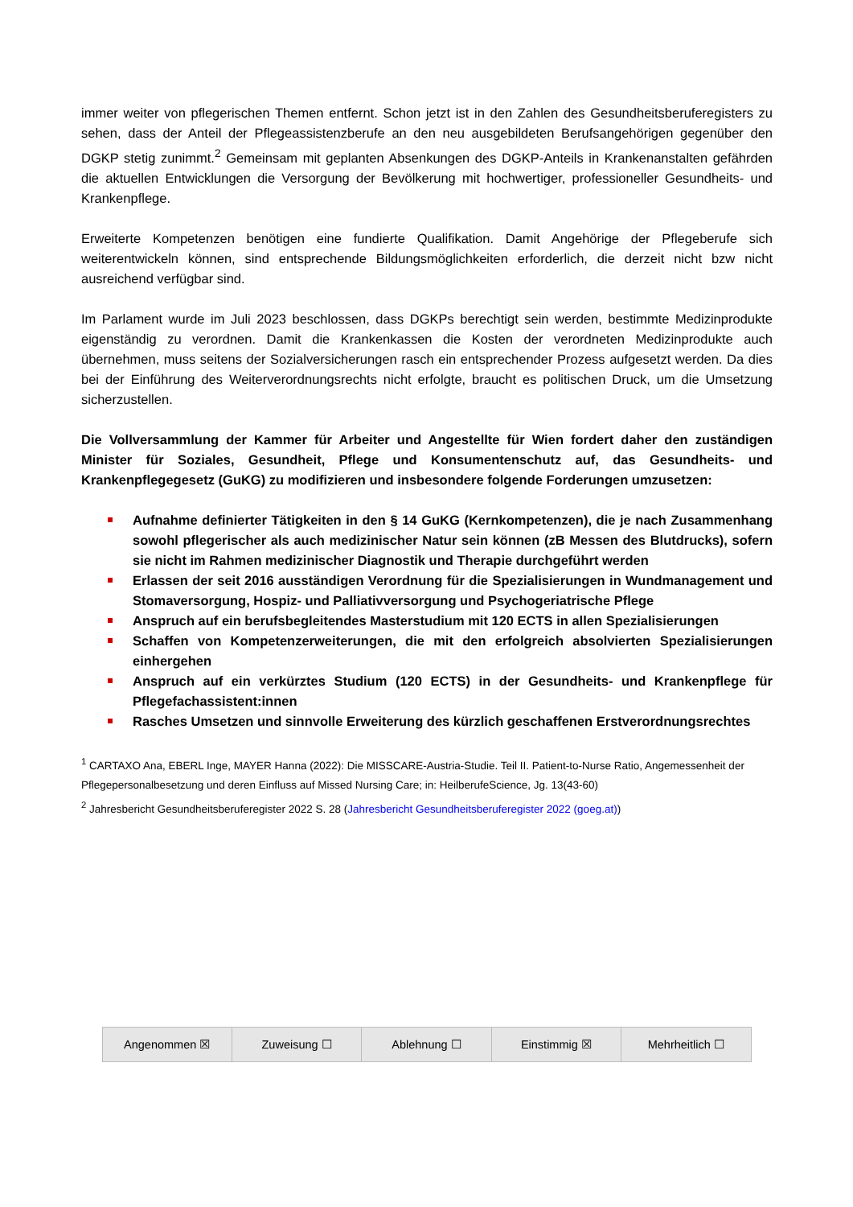immer weiter von pflegerischen Themen entfernt. Schon jetzt ist in den Zahlen des Gesundheitsberuferegisters zu sehen, dass der Anteil der Pflegeassistenzberufe an den neu ausgebildeten Berufsangehörigen gegenüber den DGKP stetig zunimmt.<sup>2</sup> Gemeinsam mit geplanten Absenkungen des DGKP-Anteils in Krankenanstalten gefährden die aktuellen Entwicklungen die Versorgung der Bevölkerung mit hochwertiger, professioneller Gesundheits- und Krankenpflege.
Erweiterte Kompetenzen benötigen eine fundierte Qualifikation. Damit Angehörige der Pflegeberufe sich weiterentwickeln können, sind entsprechende Bildungsmöglichkeiten erforderlich, die derzeit nicht bzw nicht ausreichend verfügbar sind.
Im Parlament wurde im Juli 2023 beschlossen, dass DGKPs berechtigt sein werden, bestimmte Medizinprodukte eigenständig zu verordnen. Damit die Krankenkassen die Kosten der verordneten Medizinprodukte auch übernehmen, muss seitens der Sozialversicherungen rasch ein entsprechender Prozess aufgesetzt werden. Da dies bei der Einführung des Weiterverordnungsrechts nicht erfolgte, braucht es politischen Druck, um die Umsetzung sicherzustellen.
Die Vollversammlung der Kammer für Arbeiter und Angestellte für Wien fordert daher den zuständigen Minister für Soziales, Gesundheit, Pflege und Konsumentenschutz auf, das Gesundheits- und Krankenpflegegesetz (GuKG) zu modifizieren und insbesondere folgende Forderungen umzusetzen:
Aufnahme definierter Tätigkeiten in den § 14 GuKG (Kernkompetenzen), die je nach Zusammenhang sowohl pflegerischer als auch medizinischer Natur sein können (zB Messen des Blutdrucks), sofern sie nicht im Rahmen medizinischer Diagnostik und Therapie durchgeführt werden
Erlassen der seit 2016 ausständigen Verordnung für die Spezialisierungen in Wundmanagement und Stomaversorgung, Hospiz- und Palliativversorgung und Psychogeriatrische Pflege
Anspruch auf ein berufsbegleitendes Masterstudium mit 120 ECTS in allen Spezialisierungen
Schaffen von Kompetenzerweiterungen, die mit den erfolgreich absolvierten Spezialisierungen einhergehen
Anspruch auf ein verkürztes Studium (120 ECTS) in der Gesundheits- und Krankenpflege für Pflegefachassistent:innen
Rasches Umsetzen und sinnvolle Erweiterung des kürzlich geschaffenen Erstverordnungsrechtes
<sup>1</sup> CARTAXO Ana, EBERL Inge, MAYER Hanna (2022): Die MISSCARE-Austria-Studie. Teil II. Patient-to-Nurse Ratio, Angemessenheit der Pflegepersonalbesetzung und deren Einfluss auf Missed Nursing Care; in: HeilberufeScience, Jg. 13(43-60)
<sup>2</sup> Jahresbericht Gesundheitsberuferegister 2022 S. 28 (Jahresbericht Gesundheitsberuferegister 2022 (goeg.at))
| Angenommen ☒ | Zuweisung ☐ | Ablehnung ☐ | Einstimmig ☒ | Mehrheitlich ☐ |